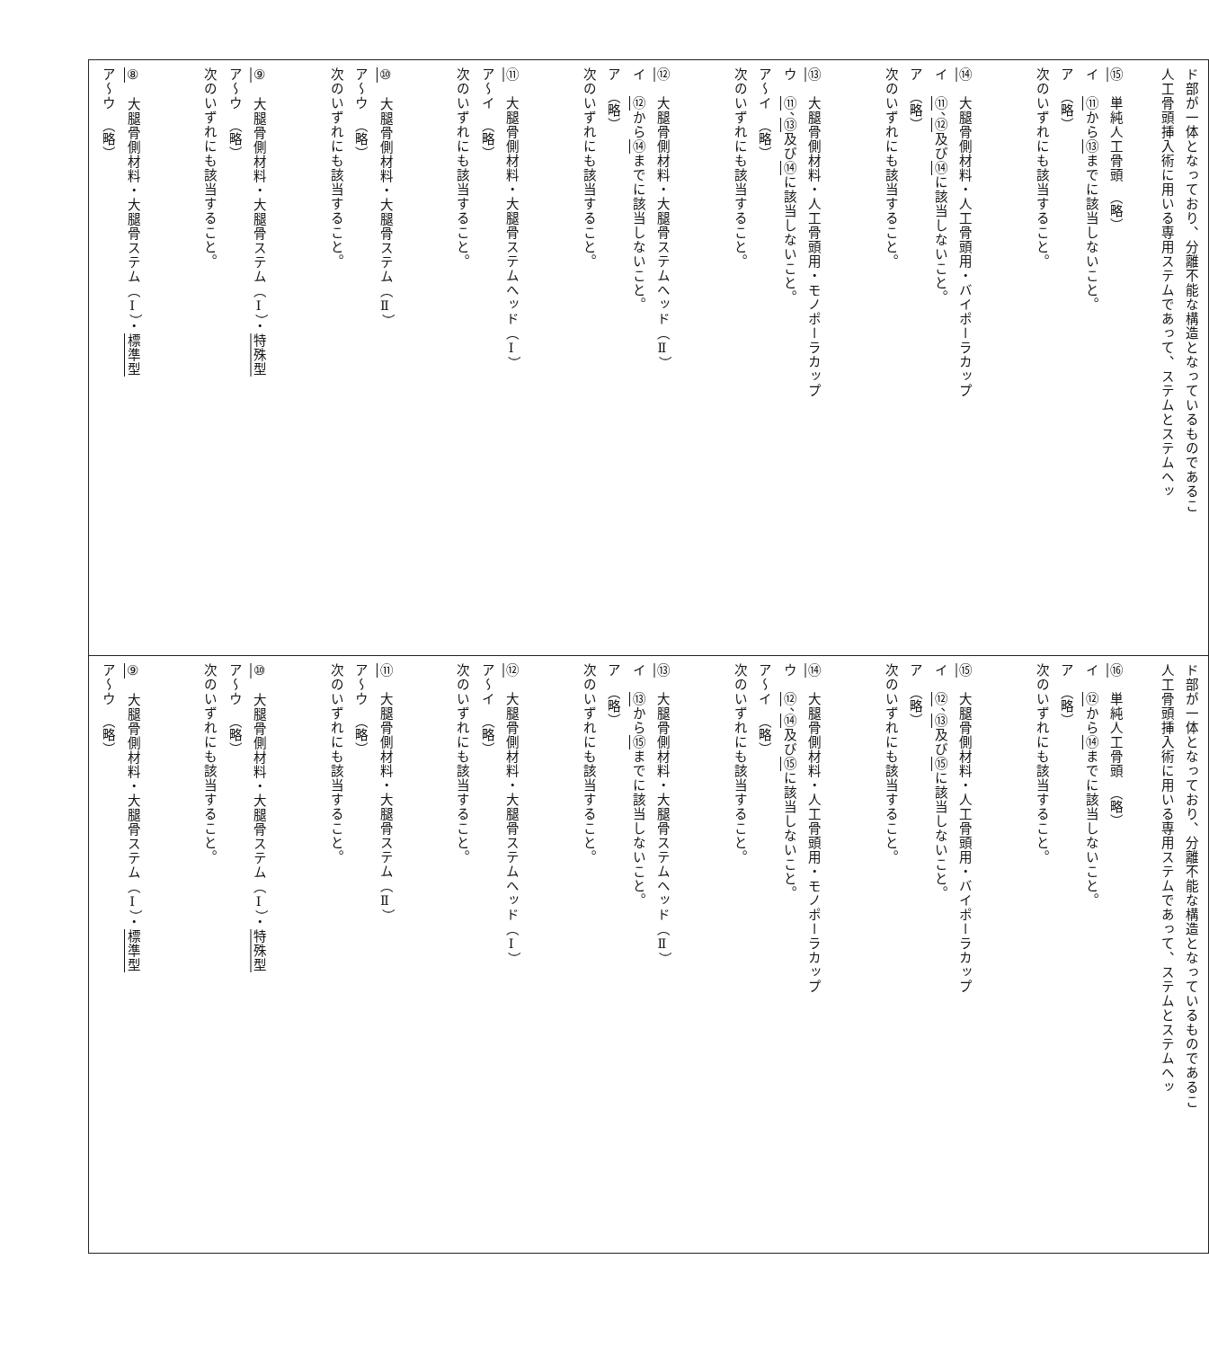| ア～ウ （略） ⑧ 大腿骨側材料・大腿骨ステム（Ⅰ）・ 標準型 次のいずれにも該当すること。 ア～ウ （略） ⑨ 大腿骨側材料・大腿骨ステム（Ⅰ）・ 特殊型 次のいずれにも該当すること。 ア～ウ （略） ⑩ 大腿骨側材料・大腿骨ステム（Ⅱ） 次のいずれにも該当すること。 ア～イ （略） ⑪ 大腿骨側材料・大腿骨ステムヘッド（Ⅰ） 次のいずれにも該当すること。 ア （略） イ ⑫ から ⑭ までに該当しないこと。 ⑫ 大腿骨側材料・大腿骨ステムヘッド（Ⅱ） 次のいずれにも該当すること。 ア～イ （略） ウ ⑪ 、 ⑬ 及び ⑭ に該当しないこと。 ⑬ 大腿骨側材料・人工骨頭用・モノポーラカップ 次のいずれにも該当すること。 ア （略） イ ⑪ 、 ⑫ 及び ⑭ に該当しないこと。 ⑭ 大腿骨側材料・人工骨頭用・バイポーラカップ 次のいずれにも該当すること。 ア （略） イ ⑪ から ⑬ までに該当しないこと。 ⑮ 単純人工骨頭 （略） 人工骨頭挿入術に用いる専用ステムであって、ステムとステムヘッ ド部が一体となっており、分離不能な構造となっているものであるこ |
| ア～ウ （略） ⑨ 大腿骨側材料・大腿骨ステム（Ⅰ）・ 標準型 次のいずれにも該当すること。 ア～ウ （略） ⑩ 大腿骨側材料・大腿骨ステム（Ⅰ）・ 特殊型 次のいずれにも該当すること。 ア～ウ （略） ⑪ 大腿骨側材料・大腿骨ステム（Ⅱ） 次のいずれにも該当すること。 ア～イ （略） ⑫ 大腿骨側材料・大腿骨ステムヘッド（Ⅰ） 次のいずれにも該当すること。 ア （略） イ ⑬ から ⑮ までに該当しないこと。 ⑬ 大腿骨側材料・大腿骨ステムヘッド（Ⅱ） 次のいずれにも該当すること。 ア～イ （略） ウ ⑫ 、 ⑭ 及び ⑮ に該当しないこと。 ⑭ 大腿骨側材料・人工骨頭用・モノポーラカップ 次のいずれにも該当すること。 ア （略） イ ⑫ 、 ⑬ 及び ⑮ に該当しないこと。 ⑮ 大腿骨側材料・人工骨頭用・バイポーラカップ 次のいずれにも該当すること。 ア （略） イ ⑫ から ⑭ までに該当しないこと。 ⑯ 単純人工骨頭 （略） 人工骨頭挿入術に用いる専用ステムであって、ステムとステムヘッ ド部が一体となっており、分離不能な構造となっているものであるこ |